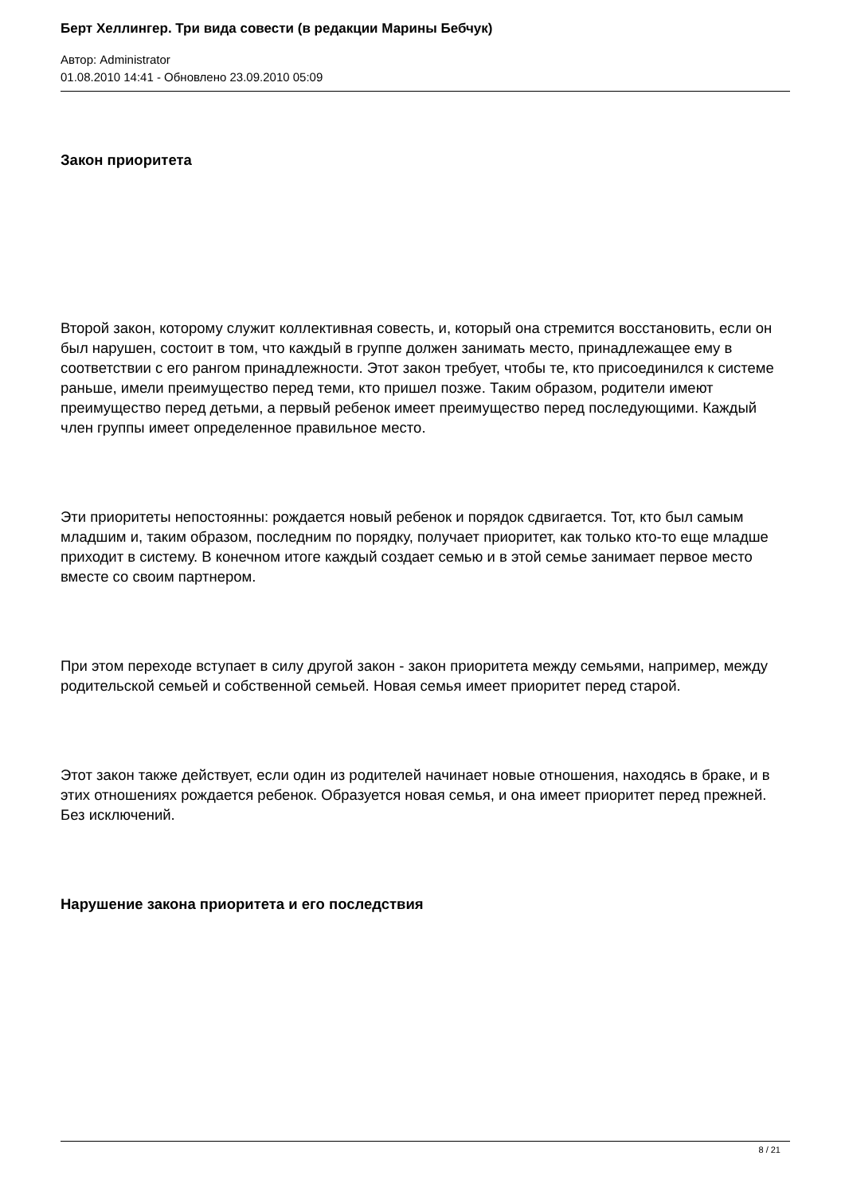Берт Хеллингер. Три вида совести (в редакции Марины Бебчук)
Автор: Administrator
01.08.2010 14:41 - Обновлено 23.09.2010 05:09
Закон приоритета
Второй закон, которому служит коллективная совесть, и, который она стремится восстановить, если он был нарушен, состоит в том, что каждый в группе должен занимать место, принадлежащее ему в соответствии с его рангом принадлежности. Этот закон требует, чтобы те, кто присоединился к системе раньше, имели преимущество перед теми, кто пришел позже. Таким образом, родители имеют преимущество перед детьми, а первый ребенок имеет преимущество перед последующими. Каждый член группы имеет определенное правильное место.
Эти приоритеты непостоянны: рождается новый ребенок и порядок сдвигается. Тот, кто был самым младшим и, таким образом, последним по порядку, получает приоритет, как только кто-то еще младше приходит в систему. В конечном итоге каждый создает семью и в этой семье занимает первое место вместе со своим партнером.
При этом переходе вступает в силу другой закон - закон приоритета между семьями, например, между родительской семьей и собственной семьей. Новая семья имеет приоритет перед старой.
Этот закон также действует, если один из родителей начинает новые отношения, находясь в браке, и в этих отношениях рождается ребенок. Образуется новая семья, и она имеет приоритет перед прежней. Без исключений.
Нарушение закона приоритета и его последствия
8 / 21